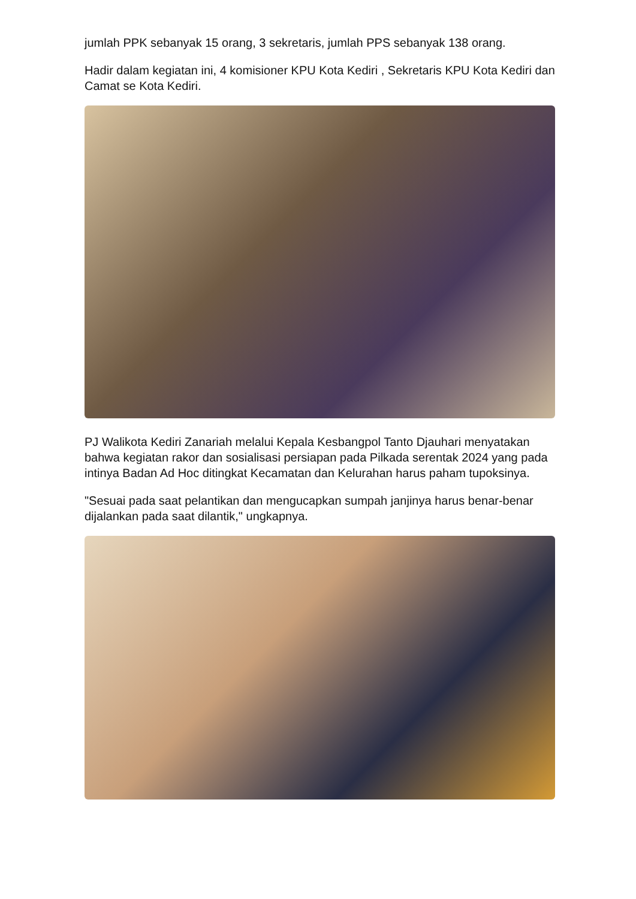jumlah PPK sebanyak 15 orang, 3 sekretaris, jumlah PPS sebanyak 138 orang.
Hadir dalam kegiatan ini, 4 komisioner KPU Kota Kediri , Sekretaris KPU Kota Kediri dan Camat se Kota Kediri.
PJ Walikota Kediri Zanariah melalui Kepala Kesbangpol Tanto Djauhari menyatakan bahwa kegiatan rakor dan sosialisasi persiapan pada Pilkada serentak 2024 yang pada intinya Badan Ad Hoc ditingkat Kecamatan dan Kelurahan harus paham tupoksinya.
"Sesuai pada saat pelantikan dan mengucapkan sumpah janjinya harus benar-benar dijalankan pada saat dilantik," ungkapnya.